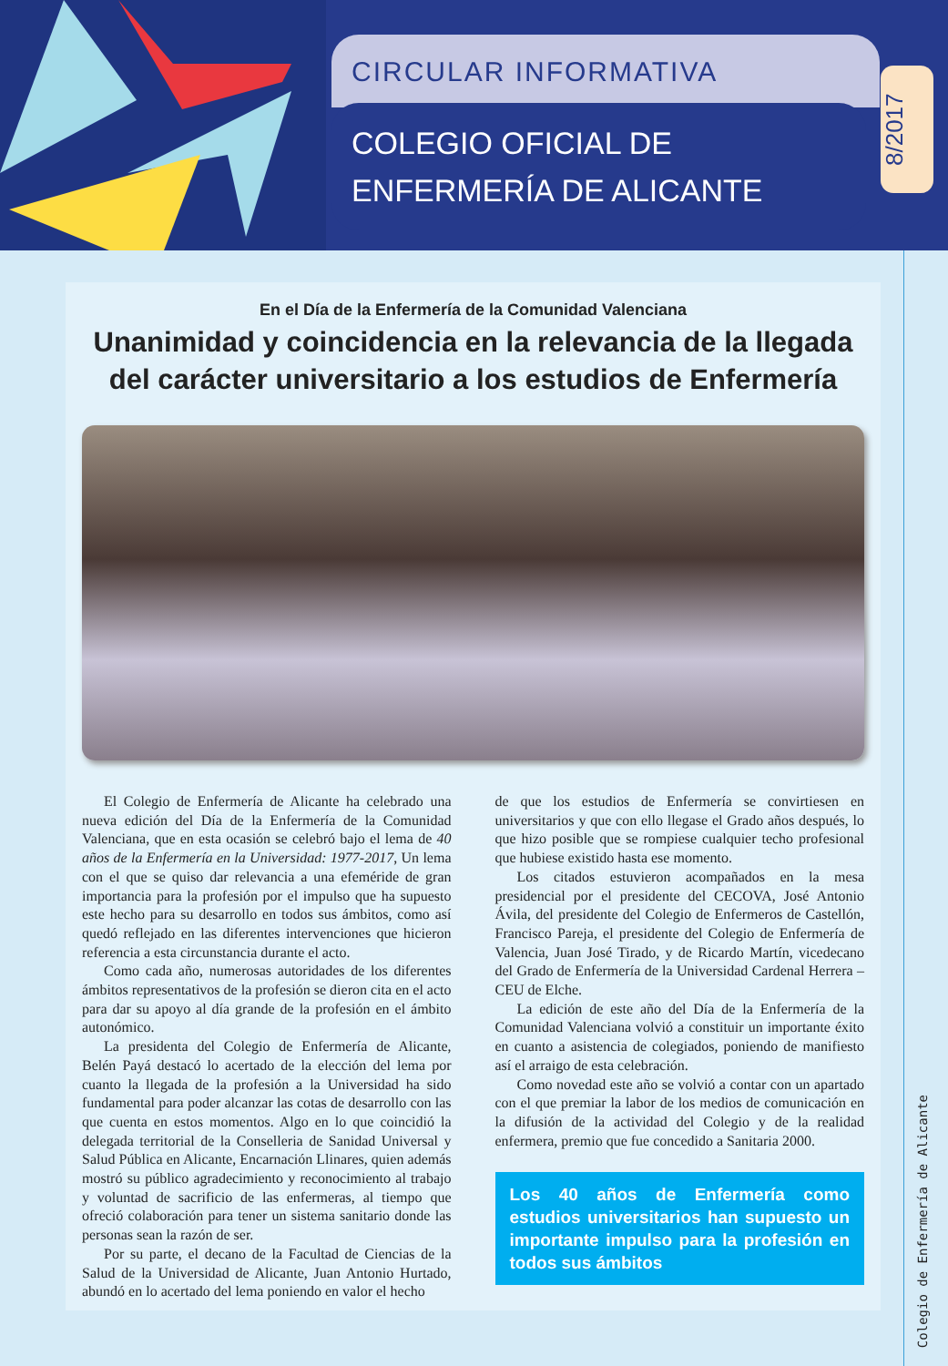CIRCULAR INFORMATIVA
COLEGIO OFICIAL DE
ENFERMERÍA DE ALICANTE
8/2017
En el Día de la Enfermería de la Comunidad Valenciana
Unanimidad y coincidencia en la relevancia de la llegada del carácter universitario a los estudios de Enfermería
El Colegio de Enfermería de Alicante ha celebrado una nueva edición del Día de la Enfermería de la Comunidad Valenciana, que en esta ocasión se celebró bajo el lema de 40 años de la Enfermería en la Universidad: 1977-2017, Un lema con el que se quiso dar relevancia a una efeméride de gran importancia para la profesión por el impulso que ha supuesto este hecho para su desarrollo en todos sus ámbitos, como así quedó reflejado en las diferentes intervenciones que hicieron referencia a esta circunstancia durante el acto.
Como cada año, numerosas autoridades de los diferentes ámbitos representativos de la profesión se dieron cita en el acto para dar su apoyo al día grande de la profesión en el ámbito autonómico.
La presidenta del Colegio de Enfermería de Alicante, Belén Payá destacó lo acertado de la elección del lema por cuanto la llegada de la profesión a la Universidad ha sido fundamental para poder alcanzar las cotas de desarrollo con las que cuenta en estos momentos. Algo en lo que coincidió la delegada territorial de la Conselleria de Sanidad Universal y Salud Pública en Alicante, Encarnación Llinares, quien además mostró su público agradecimiento y reconocimiento al trabajo y voluntad de sacrificio de las enfermeras, al tiempo que ofreció colaboración para tener un sistema sanitario donde las personas sean la razón de ser.
Por su parte, el decano de la Facultad de Ciencias de la Salud de la Universidad de Alicante, Juan Antonio Hurtado, abundó en lo acertado del lema poniendo en valor el hecho
de que los estudios de Enfermería se convirtiesen en universitarios y que con ello llegase el Grado años después, lo que hizo posible que se rompiese cualquier techo profesional que hubiese existido hasta ese momento.
Los citados estuvieron acompañados en la mesa presidencial por el presidente del CECOVA, José Antonio Ávila, del presidente del Colegio de Enfermeros de Castellón, Francisco Pareja, el presidente del Colegio de Enfermería de Valencia, Juan José Tirado, y de Ricardo Martín, vicedecano del Grado de Enfermería de la Universidad Cardenal Herrera – CEU de Elche.
La edición de este año del Día de la Enfermería de la Comunidad Valenciana volvió a constituir un importante éxito en cuanto a asistencia de colegiados, poniendo de manifiesto así el arraigo de esta celebración.
Como novedad este año se volvió a contar con un apartado con el que premiar la labor de los medios de comunicación en la difusión de la actividad del Colegio y de la realidad enfermera, premio que fue concedido a Sanitaria 2000.
Los 40 años de Enfermería como estudios universitarios han supuesto un importante impulso para la profesión en todos sus ámbitos
Colegio de Enfermería de Alicante